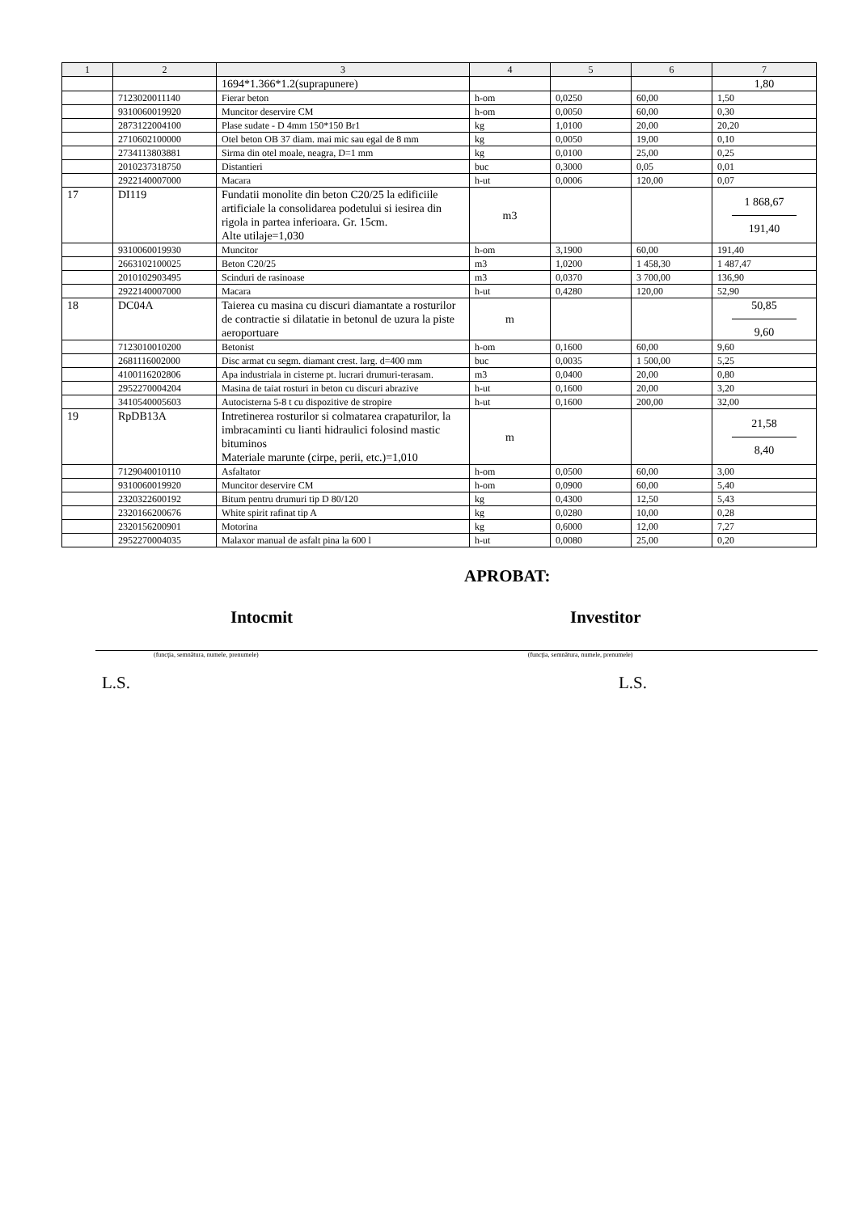| 1 | 2 | 3 | 4 | 5 | 6 | 7 |
| --- | --- | --- | --- | --- | --- | --- |
| | | 1694*1.366*1.2(suprapunere) | | | | 1,80 |
| | 7123020011140 | Fierar beton | h-om | 0,0250 | 60,00 | 1,50 |
| | 9310060019920 | Muncitor deservire CM | h-om | 0,0050 | 60,00 | 0,30 |
| | 2873122004100 | Plase sudate - D 4mm 150*150 Br1 | kg | 1,0100 | 20,00 | 20,20 |
| | 2710602100000 | Otel beton OB 37 diam. mai mic sau egal de 8 mm | kg | 0,0050 | 19,00 | 0,10 |
| | 2734113803881 | Sirma din otel moale, neagra, D=1 mm | kg | 0,0100 | 25,00 | 0,25 |
| | 2010237318750 | Distantieri | buc | 0,3000 | 0,05 | 0,01 |
| | 2922140007000 | Macara | h-ut | 0,0006 | 120,00 | 0,07 |
| 17 | DI119 | Fundatii monolite din beton C20/25 la edificiile artificiale la consolidarea podetului si iesirea din rigola in partea inferioara. Gr. 15cm. Alte utilaje=1,030 | m3 | | | 1 868,67 191,40 |
| | 9310060019930 | Muncitor | h-om | 3,1900 | 60,00 | 191,40 |
| | 2663102100025 | Beton C20/25 | m3 | 1,0200 | 1 458,30 | 1 487,47 |
| | 2010102903495 | Scinduri de rasinoase | m3 | 0,0370 | 3 700,00 | 136,90 |
| | 2922140007000 | Macara | h-ut | 0,4280 | 120,00 | 52,90 |
| 18 | DC04A | Taierea cu masina cu discuri diamantate a rosturilor de contractie si dilatatie in betonul de uzura la piste aeroportuare | m | | | 50,85 9,60 |
| | 7123010010200 | Betonist | h-om | 0,1600 | 60,00 | 9,60 |
| | 2681116002000 | Disc armat cu segm. diamant crest. larg. d=400 mm | buc | 0,0035 | 1 500,00 | 5,25 |
| | 4100116202806 | Apa industriala in cisterne pt. lucrari drumuri-terasam. | m3 | 0,0400 | 20,00 | 0,80 |
| | 2952270004204 | Masina de taiat rosturi in beton cu discuri abrazive | h-ut | 0,1600 | 20,00 | 3,20 |
| | 3410540005603 | Autocisterna 5-8 t cu dispozitive de stropire | h-ut | 0,1600 | 200,00 | 32,00 |
| 19 | RpDB13A | Intretinerea rosturilor si colmatarea crapaturilor, la imbracaminti cu lianti hidraulici folosind mastic bituminos Materiale marunte (cirpe, perii, etc.)=1,010 | m | | | 21,58 8,40 |
| | 7129040010110 | Asfaltator | h-om | 0,0500 | 60,00 | 3,00 |
| | 9310060019920 | Muncitor deservire CM | h-om | 0,0900 | 60,00 | 5,40 |
| | 2320322600192 | Bitum pentru drumuri tip D 80/120 | kg | 0,4300 | 12,50 | 5,43 |
| | 2320166200676 | White spirit rafinat tip A | kg | 0,0280 | 10,00 | 0,28 |
| | 2320156200901 | Motorina | kg | 0,6000 | 12,00 | 7,27 |
| | 2952270004035 | Malaxor manual de asfalt pina la 600 l | h-ut | 0,0080 | 25,00 | 0,20 |
APROBAT:
Intocmit Investitor
(funcţia, semnătura, numele, prenumele) (funcţia, semnătura, numele, prenumele)
L.S. L.S.